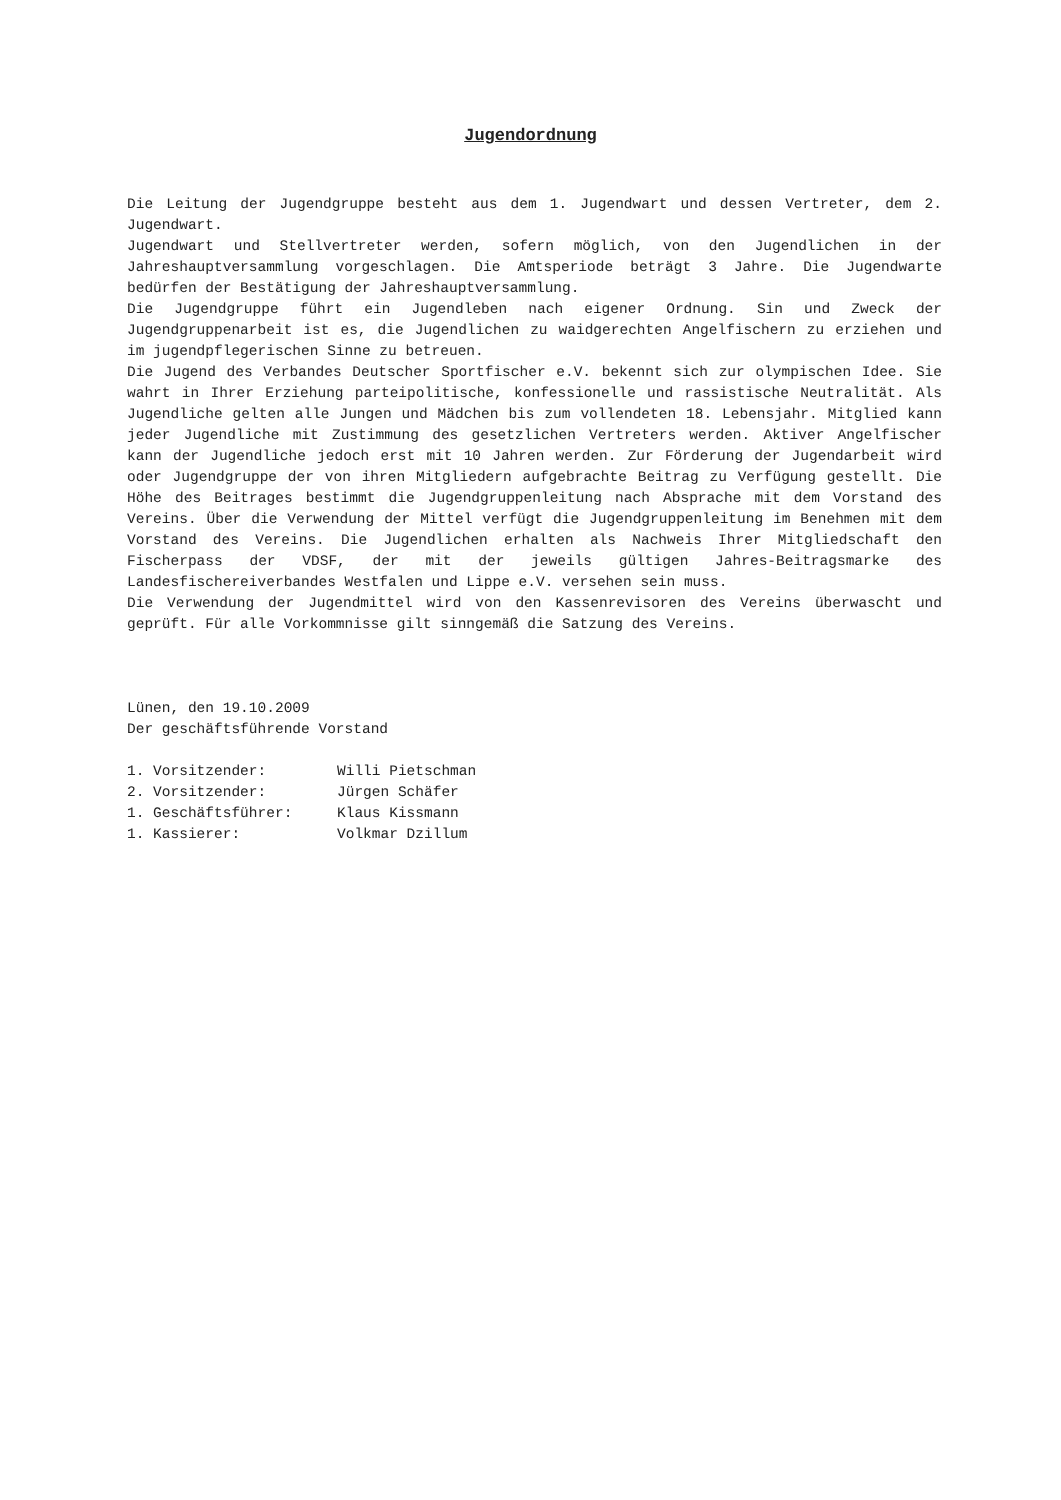Jugendordnung
Die Leitung der Jugendgruppe besteht aus dem 1. Jugendwart und dessen Vertreter, dem 2. Jugendwart.
Jugendwart und Stellvertreter werden, sofern möglich, von den Jugendlichen in der Jahreshauptversammlung vorgeschlagen. Die Amtsperiode beträgt 3 Jahre. Die Jugendwarte bedürfen der Bestätigung der Jahreshauptversammlung.
Die Jugendgruppe führt ein Jugendleben nach eigener Ordnung. Sin und Zweck der Jugendgruppenarbeit ist es, die Jugendlichen zu waidgerechten Angelfischern zu erziehen und im jugendpflegerischen Sinne zu betreuen.
Die Jugend des Verbandes Deutscher Sportfischer e.V. bekennt sich zur olympischen Idee. Sie wahrt in Ihrer Erziehung parteipolitische, konfessionelle und rassistische Neutralität. Als Jugendliche gelten alle Jungen und Mädchen bis zum vollendeten 18. Lebensjahr. Mitglied kann jeder Jugendliche mit Zustimmung des gesetzlichen Vertreters werden. Aktiver Angelfischer kann der Jugendliche jedoch erst mit 10 Jahren werden. Zur Förderung der Jugendarbeit wird oder Jugendgruppe der von ihren Mitgliedern aufgebrachte Beitrag zu Verfügung gestellt. Die Höhe des Beitrages bestimmt die Jugendgruppenleitung nach Absprache mit dem Vorstand des Vereins. Über die Verwendung der Mittel verfügt die Jugendgruppenleitung im Benehmen mit dem Vorstand des Vereins. Die Jugendlichen erhalten als Nachweis Ihrer Mitgliedschaft den Fischerpass der VDSF, der mit der jeweils gültigen Jahres-Beitragsmarke des Landesfischereiverbandes Westfalen und Lippe e.V. versehen sein muss.
Die Verwendung der Jugendmittel wird von den Kassenrevisoren des Vereins überwascht und geprüft. Für alle Vorkommnisse gilt sinngemäß die Satzung des Vereins.
Lünen, den 19.10.2009
Der geschäftsführende Vorstand
| 1. Vorsitzender: | Willi Pietschman |
| 2. Vorsitzender: | Jürgen Schäfer |
| 1. Geschäftsführer: | Klaus Kissmann |
| 1. Kassierer: | Volkmar Dzillum |